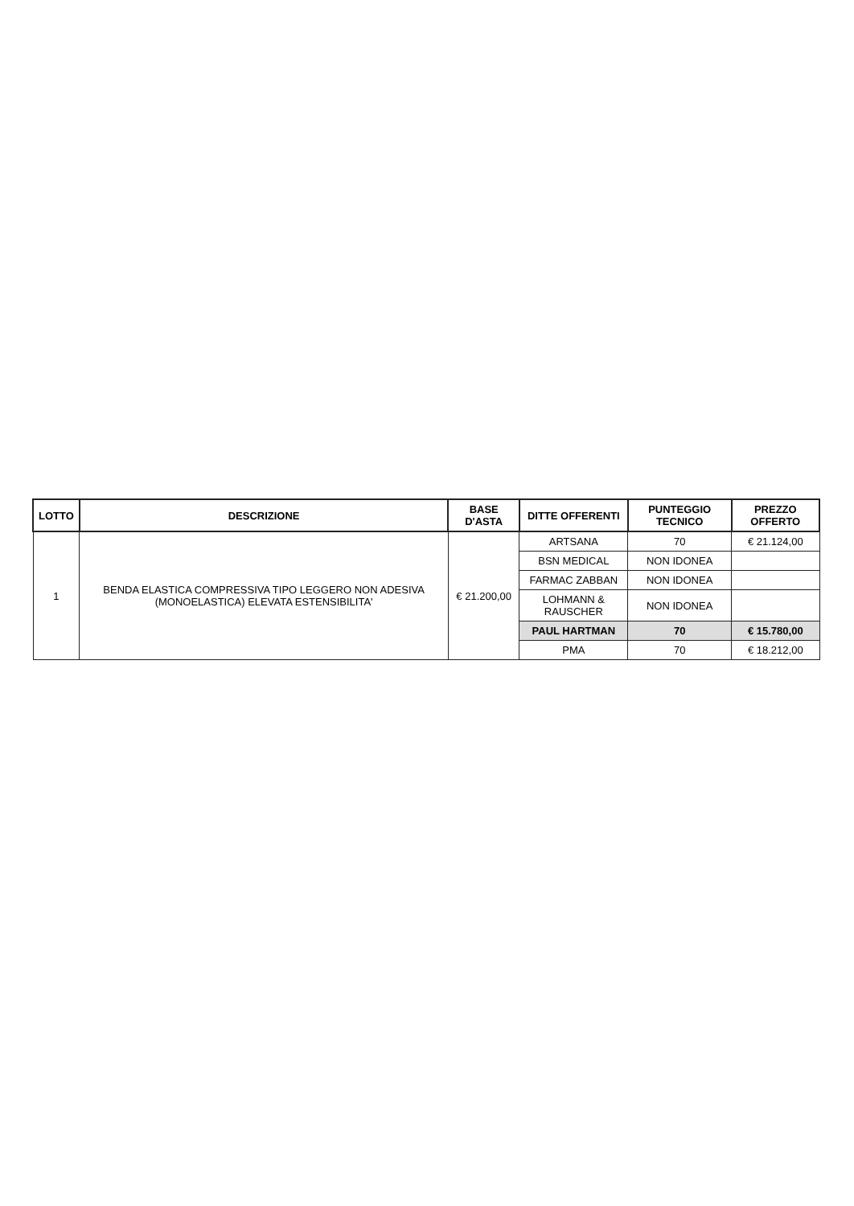| LOTTO | DESCRIZIONE | BASE D'ASTA | DITTE OFFERENTI | PUNTEGGIO TECNICO | PREZZO OFFERTO |
| --- | --- | --- | --- | --- | --- |
| 1 | BENDA ELASTICA COMPRESSIVA TIPO LEGGERO NON ADESIVA (MONOELASTICA) ELEVATA ESTENSIBILITA' | € 21.200,00 | ARTSANA | 70 | € 21.124,00 |
| | | | BSN MEDICAL | NON IDONEA | |
| | | | FARMAC ZABBAN | NON IDONEA | |
| | | | LOHMANN & RAUSCHER | NON IDONEA | |
| | | | PAUL HARTMAN | 70 | € 15.780,00 |
| | | | PMA | 70 | € 18.212,00 |